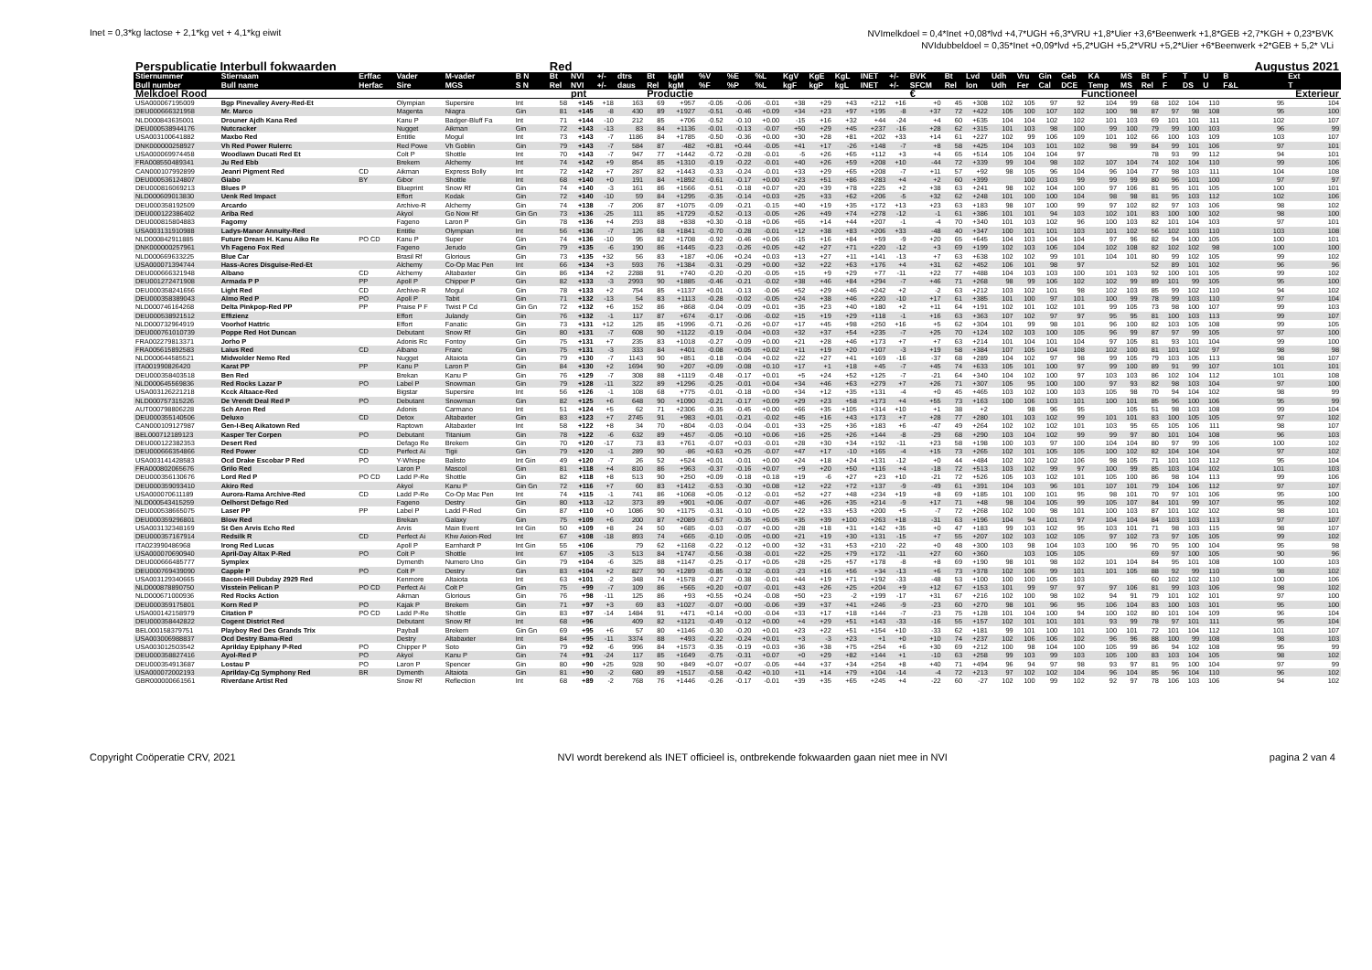Inet = 0,3*kg lactose + 2,1*kg vet + 4,1*kg eiwit
NVImelkdoel = 0,4*Inet +0,08*lvd +4,7*UGH +6,3*VRU +1,8*Uier +3,6*Beenwerk +1,8*GEB +2,7*KGH + 0,23*BVK
NVIdubbeldoel = 0,35*Inet +0,09*lvd +5,2*UGH +5,2*VRU +5,2*Uier +6*Beenwerk +2*GEB + 5,2* VLi
| Perspublicatie Interbull fokwaarden | | | | | | Red | | | | | | | | | | | | | | | | | | | | | | | | | | | Augustus 2021 | |
| --- | --- | --- | --- | --- | --- | --- | --- | --- | --- | --- | --- | --- | --- | --- | --- | --- | --- | --- | --- | --- | --- | --- | --- | --- | --- | --- | --- | --- | --- | --- | --- | --- | --- | --- |
| Stiernummer | Stiernaam | Erffac | Vader | M-vader | B N | Bt | NVI | +/- | dtrs | Bt | kgM | %V | %E | %L | KgV | KgE | KgL | INET | +/- | BVK | Bt | Lvd | Udh | Vru | Gin | Geb | KA | MS | Bt | F | T | U | B | Ext |
| Bull number | Bull name | Herfac | Sire | MGS | S N | Rel | NVI | +/- | daus | Rel | kgM | %F | %P | %L | kgF | kgP | kgL | INET | +/- | SFCM | Rel | lon | Udh | Fer | Cal | DCE | Temp | MS | Rel | F | DS | U | F&L | T |
| Melkdoel Rood | | | | | | | pnt | | | Productie | | | | | | | | | | € | | | | | Functioneel | | | | Exterieur | | | | | |
| USA000067195009 | Bgp Pinevalley Avery-Red-Et | | Olympian | Supersire | Int | 58 | +145 | +18 | 163 | 69 | +957 | -0.05 | -0.06 | -0.01 | +38 | +29 | +43 | +212 | +16 | +0 | 45 | +308 | 102 | 105 | 97 | 92 | 104 | 99 | 68 | 102 | 104 | 110 | 95 | 104 |
| DEU000666321958 | Mr. Marco | | Magenta | Niagra | Gin | 81 | +145 | -8 | 430 | 89 | +1927 | -0.51 | -0.46 | +0.09 | +34 | +23 | +97 | +195 | -8 | +37 | 72 | +422 | 105 | 100 | 107 | 102 | 100 | 98 | 87 | 97 | 98 | 108 | 95 | 100 |
| NLD000843635001 | Drouner Ajdh Kana Red | | Kanu P | Badger-Bluff Fa | Int | 71 | +144 | -10 | 212 | 85 | +706 | -0.52 | -0.10 | +0.00 | -15 | +16 | +32 | +44 | -24 | +4 | 60 | +635 | 104 | 104 | 102 | 102 | 101 | 103 | 69 | 101 | 101 | 111 | 102 | 107 |
| DEU000538944176 | Nutcracker | | Nugget | Aikman | Gin | 72 | +143 | -13 | 83 | 84 | +1136 | -0.01 | -0.13 | -0.07 | +50 | +29 | +45 | +237 | -16 | +28 | 62 | +315 | 101 | 103 | 98 | 100 | 99 | 100 | 79 | 99 | 100 | 103 | 96 | 99 |
| USA003100641882 | Maxbo Red | | Entitle | Mogul | Int | 73 | +143 | -7 | 1186 | 84 | +1785 | -0.50 | -0.36 | +0.00 | +30 | +28 | +81 | +202 | +33 | +14 | 61 | +227 | 102 | 99 | 106 | 109 | 101 | 102 | 66 | 100 | 103 | 109 | 103 | 107 |
| DNK000000258927 | Vh Red Power Rulerrc | | Red Powe | Vh Goblin | Gin | 79 | +143 | -7 | 584 | 87 | -482 | +0.81 | +0.44 | -0.05 | +41 | +17 | -26 | +148 | -7 | +8 | 58 | +425 | 104 | 103 | 101 | 102 | 98 | 99 | 84 | 99 | 101 | 106 | 97 | 101 |
| USA000069974458 | Woodlawn Ducati Red Et | | Colt P | Shottle | Int | 70 | +143 | -7 | 947 | 77 | +1442 | -0.72 | -0.28 | -0.01 | -5 | +26 | +65 | +112 | +3 | +4 | 65 | +514 | 105 | 104 | 104 | 97 | | | 78 | 93 | 99 | 112 | 94 | 101 |
| FRA008550489341 | Ju Red Ebb | | Brekem | Alchemy | Int | 74 | +142 | +9 | 854 | 85 | +1310 | -0.19 | -0.22 | -0.01 | +40 | +26 | +59 | +208 | +10 | -44 | 72 | +339 | 99 | 104 | 98 | 102 | 107 | 104 | 74 | 102 | 104 | 110 | 99 | 106 |
| CAN000107992899 | Jeanri Pigment Red | CD | Aikman | Express Bolly | Int | 72 | +142 | +7 | 287 | 82 | +1443 | -0.33 | -0.24 | -0.01 | +33 | +29 | +65 | +208 | -7 | +11 | 57 | +92 | 98 | 105 | 96 | 104 | 96 | 104 | 77 | 98 | 103 | 111 | 104 | 108 |
| DEU000536124807 | Giabo | BY | Gibor | Shottle | Int | 68 | +140 | +0 | 191 | 84 | +1892 | -0.61 | -0.17 | +0.00 | +23 | +51 | +86 | +283 | +4 | +2 | 60 | +399 | | 100 | 103 | 99 | 99 | 99 | 80 | 96 | 101 | 100 | 97 | 97 |
| DEU000816069213 | Blues P | | Blueprint | Snow Rf | Gin | 74 | +140 | -3 | 161 | 86 | +1566 | -0.51 | -0.18 | +0.07 | +20 | +39 | +78 | +225 | +2 | +38 | 63 | +241 | 98 | 102 | 104 | 100 | 97 | 106 | 81 | 95 | 101 | 105 | 100 | 101 |
| NLD000609013830 | Uenk Red Impact | | Effort | Kodak | Gin | 72 | +140 | -10 | 59 | 84 | +1295 | -0.35 | -0.14 | +0.03 | +25 | +33 | +62 | +206 | -5 | +32 | 62 | +248 | 101 | 100 | 100 | 104 | 98 | 98 | 81 | 95 | 103 | 112 | 102 | 106 |
| DEU000358192509 | Arcardo | | Archive-R | Alchemy | Gin | 74 | +138 | -7 | 206 | 87 | +1075 | -0.09 | -0.21 | -0.15 | +40 | +19 | +35 | +172 | +13 | +23 | 63 | +183 | 98 | 107 | 100 | 99 | 97 | 102 | 82 | 97 | 103 | 106 | 98 | 102 |
| DEU000122386402 | Ariba Red | | Akyol | Go Now Rf | Gin Gn | 73 | +136 | -25 | 111 | 85 | +1729 | -0.52 | -0.13 | -0.05 | +26 | +49 | +74 | +278 | -12 | -1 | 61 | +386 | 101 | 101 | 94 | 103 | 102 | 101 | 83 | 100 | 100 | 102 | 98 | 100 |
| DEU000815804883 | Fagomy | | Fageno | Laron P | Gin | 78 | +136 | +4 | 293 | 88 | +838 | +0.30 | -0.18 | +0.06 | +65 | +14 | +44 | +207 | -1 | -4 | 70 | +340 | 101 | 103 | 102 | 96 | 100 | 103 | 82 | 101 | 104 | 103 | 97 | 101 |
| USA003131910988 | Ladys-Manor Annuity-Red | | Entitle | Olympian | Int | 56 | +136 | -7 | 126 | 68 | +1841 | -0.70 | -0.28 | -0.01 | +12 | +38 | +83 | +206 | +33 | -48 | 40 | +347 | 100 | 101 | 101 | 103 | 101 | 102 | 56 | 102 | 103 | 110 | 103 | 108 |
| NLD000842911885 | Future Dream H. Kanu Aiko Re | PO CD | Kanu P | Super | Gin | 74 | +136 | -10 | 95 | 82 | +1708 | -0.92 | -0.46 | +0.06 | -15 | +16 | +84 | +59 | -9 | +20 | 65 | +645 | 104 | 103 | 104 | 104 | 97 | 96 | 82 | 94 | 100 | 105 | 100 | 101 |
| DNK000000257961 | Vh Fageno Fox Red | | Fageno | Jerudo | Gin | 79 | +135 | -6 | 190 | 86 | +1445 | -0.23 | -0.26 | +0.05 | +42 | +27 | +71 | +220 | -12 | +3 | 69 | +199 | 102 | 103 | 106 | 104 | 102 | 108 | 82 | 102 | 102 | 98 | 100 | 100 |
| NLD000669633225 | Blue Car | | Brasil Rf | Glorious | Gin | 73 | +135 | +32 | 56 | 83 | +187 | +0.06 | +0.24 | +0.03 | +13 | +27 | +11 | +141 | -13 | +7 | 63 | +638 | 102 | 102 | 99 | 101 | 104 | 101 | 80 | 99 | 102 | 105 | 99 | 102 |
| USA000071394744 | Hass-Acres Disguise-Red-Et | | Alchemy | Co-Op Mac Pen | Int | 66 | +134 | +3 | 593 | 76 | +1384 | -0.31 | -0.29 | +0.00 | +32 | +22 | +63 | +176 | +4 | +31 | 62 | +452 | 106 | 101 | 98 | 97 | | | 52 | 89 | 101 | 102 | 96 | 96 |
| DEU000666321948 | Albano | CD | Alchemy | Altabaxter | Gin | 86 | +134 | +2 | 2288 | 91 | +740 | -0.20 | -0.20 | -0.05 | +15 | +9 | +29 | +77 | -11 | +22 | 77 | +488 | 104 | 103 | 103 | 100 | 101 | 103 | 92 | 100 | 101 | 105 | 99 | 102 |
| DEU001272471908 | Armada P P | PP | Apoll P | Chipper P | Gin | 82 | +133 | -3 | 2993 | 90 | +1885 | -0.46 | -0.21 | -0.02 | +38 | +46 | +84 | +294 | -7 | +46 | 71 | +268 | 98 | 99 | 106 | 102 | 102 | 99 | 89 | 101 | 99 | 105 | 95 | 100 |
| DEU000358241656 | Light Red | CD | Archive-R | Mogul | Gin | 78 | +133 | +2 | 754 | 85 | +1137 | +0.01 | -0.13 | -0.06 | +52 | +29 | +46 | +242 | +2 | -2 | 63 | +212 | 103 | 102 | 101 | 98 | 102 | 103 | 85 | 99 | 102 | 110 | 94 | 102 |
| DEU000358389043 | Almo Red P | PO | Apoll P | Tabit | Gin | 71 | +132 | -13 | 54 | 83 | +1113 | -0.28 | -0.02 | -0.05 | +24 | +38 | +46 | +220 | -10 | +17 | 61 | +385 | 101 | 100 | 97 | 101 | 100 | 99 | 78 | 99 | 103 | 110 | 97 | 104 |
| NLD000746164268 | Delta Pinkpop-Red PP | PP | Praise P F | Twist P Cd | Gin Gn | 72 | +132 | +6 | 152 | 86 | +868 | -0.04 | -0.09 | +0.01 | +35 | +23 | +40 | +180 | +2 | +11 | 64 | +191 | 102 | 101 | 102 | 101 | 99 | 105 | 73 | 98 | 100 | 107 | 99 | 103 |
| DEU000538921512 | Effizienz | | Effort | Julandy | Gin | 76 | +132 | -1 | 117 | 87 | +674 | -0.17 | -0.06 | -0.02 | +15 | +19 | +29 | +118 | -1 | +16 | 63 | +363 | 107 | 102 | 97 | 97 | 95 | 95 | 81 | 100 | 103 | 113 | 99 | 107 |
| NLD000732964919 | Voorhof Hattric | | Effort | Fanatic | Gin | 73 | +131 | +12 | 125 | 85 | +1996 | -0.71 | -0.26 | +0.07 | +17 | +45 | +98 | +250 | +16 | +5 | 62 | +304 | 101 | 99 | 98 | 101 | 96 | 100 | 82 | 103 | 105 | 108 | 99 | 105 |
| DEU000761010739 | Poppe Red Hot Duncan | | Debutant | Snow Rf | Gin | 80 | +131 | -7 | 608 | 90 | +1122 | -0.19 | -0.04 | +0.03 | +32 | +37 | +54 | +235 | -7 | +25 | 70 | +124 | 102 | 103 | 100 | 105 | 96 | 99 | 87 | 97 | 99 | 105 | 97 | 100 |
| FRA002279813371 | Jorho P | | Adonis Rc | Fontoy | Gin | 75 | +131 | +7 | 235 | 83 | +1018 | -0.27 | -0.09 | +0.00 | +21 | +28 | +46 | +173 | +7 | +7 | 63 | +214 | 101 | 104 | 101 | 104 | 97 | 105 | 81 | 93 | 101 | 104 | 99 | 100 |
| FRA005615892583 | Laius Red | CD | Albano | Franc | Gin | 75 | +131 | -3 | 333 | 84 | +401 | -0.08 | +0.05 | +0.02 | +11 | +19 | +20 | +107 | -3 | +19 | 58 | +384 | 107 | 105 | 104 | 108 | 102 | 100 | 81 | 101 | 102 | 97 | 98 | 98 |
| NLD000644585521 | Midwolder Nemo Red | | Nugget | Altaiota | Gin | 79 | +130 | -7 | 1143 | 90 | +851 | -0.18 | -0.04 | +0.02 | +22 | +27 | +41 | +169 | -16 | -37 | 68 | +289 | 104 | 102 | 97 | 98 | 99 | 105 | 79 | 103 | 105 | 113 | 98 | 107 |
| ITA001990826420 | Karat PP | PP | Kanu P | Laron P | Gin | 84 | +130 | +2 | 1694 | 90 | +207 | +0.09 | -0.08 | +0.10 | +17 | +1 | +18 | +45 | -7 | +45 | 74 | +633 | 105 | 101 | 100 | 97 | 99 | 100 | 89 | 91 | 99 | 107 | 101 | 101 |
| DEU000358403518 | Ben Red | | Brekan | Kanu P | Gin | 76 | +129 | -7 | 308 | 88 | +1119 | -0.48 | -0.17 | +0.01 | +5 | +24 | +52 | +125 | -7 | -21 | 64 | +340 | 104 | 102 | 100 | 97 | 103 | 103 | 86 | 102 | 104 | 112 | 101 | 108 |
| NLD000645569836 | Red Rocks Lazar P | PO | Label P | Snowman | Gin | 79 | +128 | -11 | 322 | 89 | +1296 | -0.25 | -0.01 | +0.04 | +34 | +46 | +63 | +279 | +7 | +26 | 71 | +307 | 105 | 95 | 100 | 100 | 97 | 93 | 82 | 98 | 103 | 104 | 97 | 100 |
| USA003126221218 | Kcck Altaace-Red | | Bigstar | Supersire | Int | 56 | +126 | -1 | 108 | 68 | +775 | -0.01 | -0.18 | +0.00 | +34 | +12 | +35 | +131 | -4 | +0 | 45 | +465 | 103 | 102 | 100 | 103 | 105 | 98 | 70 | 94 | 104 | 102 | 98 | 99 |
| NLD000757315226 | De Vrendt Deal Red P | PO | Debutant | Snowman | Gin | 82 | +125 | +6 | 648 | 90 | +1090 | -0.21 | -0.17 | +0.09 | +29 | +23 | +58 | +173 | +4 | +55 | 73 | +163 | 100 | 106 | 103 | 101 | 100 | 101 | 85 | 96 | 100 | 106 | 95 | 99 |
| AUT000798806228 | Sch Aron Red | | Adonis | Carmano | Int | 51 | +124 | +5 | 62 | 71 | +2306 | -0.35 | -0.45 | +0.00 | +66 | +35 | +105 | +314 | +10 | +1 | 38 | +2 | | 98 | 96 | 95 | | 105 | 51 | 98 | 103 | 108 | 99 | 104 |
| DEU000355140506 | Deluxo | CD | Detox | Altabaxter | Gin | 83 | +123 | +7 | 2745 | 91 | +983 | +0.01 | -0.21 | -0.02 | +45 | +16 | +43 | +173 | +7 | +28 | 77 | +280 | 101 | 103 | 102 | 99 | 101 | 101 | 83 | 100 | 105 | 105 | 97 | 102 |
| CAN000109127987 | Gen-I-Beq Aikatown Red | | Raptown | Altabaxter | Int | 58 | +122 | +8 | 34 | 70 | +804 | -0.03 | -0.04 | -0.01 | +33 | +25 | +36 | +183 | +6 | -47 | 49 | +264 | 102 | 102 | 102 | 101 | 103 | 95 | 65 | 105 | 106 | 111 | 98 | 107 |
| BEL000712189123 | Kasper Ter Corpen | PO | Debutant | Titanium | Gin | 78 | +122 | -6 | 632 | 89 | +457 | -0.05 | +0.10 | +0.06 | +16 | +25 | +26 | +144 | -8 | -29 | 68 | +290 | 103 | 104 | 102 | 99 | 99 | 97 | 80 | 101 | 104 | 108 | 96 | 103 |
| DEU000122382353 | Desert Red | | Defago Re | Brekem | Gin | 70 | +120 | -17 | 73 | 83 | +761 | -0.07 | +0.03 | -0.01 | +28 | +30 | +34 | +192 | -11 | +23 | 58 | +198 | 100 | 103 | 97 | 100 | 104 | 104 | 80 | 97 | 99 | 106 | 100 | 102 |
| DEU000666354866 | Red Power | CD | Perfect Ai | Tigii | Gin | 79 | +120 | -1 | 289 | 90 | -86 | +0.63 | +0.25 | -0.07 | +47 | +17 | -10 | +165 | -4 | +15 | 73 | +265 | 102 | 101 | 105 | 105 | 100 | 102 | 82 | 104 | 104 | 104 | 97 | 102 |
| USA003141428583 | Ocd Drake Escobar P Red | PO | Y-Whispe | Balisto | Int Gin | 49 | +120 | -7 | 26 | 52 | +524 | +0.01 | -0.01 | +0.00 | +24 | +18 | +24 | +131 | -12 | +0 | 44 | +484 | 102 | 102 | 102 | 106 | 98 | 105 | 71 | 101 | 103 | 112 | 95 | 104 |
| FRA000802065676 | Grilo Red | | Laron P | Mascol | Gin | 81 | +118 | +4 | 810 | 86 | +963 | -0.37 | -0.16 | +0.07 | +9 | +20 | +50 | +116 | +4 | -18 | 72 | +513 | 103 | 102 | 99 | 97 | 100 | 99 | 85 | 103 | 104 | 102 | 101 | 103 |
| DEU000356130676 | Lord Red P | PO CD | Ladd P-Re | Shottle | Gin | 82 | +118 | +8 | 513 | 90 | +250 | +0.09 | -0.18 | +0.18 | +19 | -6 | +27 | +23 | +10 | -21 | 72 | +526 | 105 | 103 | 102 | 101 | 105 | 100 | 86 | 98 | 104 | 113 | 99 | 106 |
| DEU000359093410 | Akiro Red | | Akyol | Kanu P | Gin Gn | 72 | +116 | +7 | 60 | 83 | +1412 | -0.53 | -0.30 | +0.08 | +12 | +22 | +72 | +137 | -9 | -49 | 61 | +391 | 104 | 103 | 96 | 101 | 107 | 101 | 79 | 104 | 106 | 112 | 97 | 107 |
| USA000070611189 | Aurora-Rama Archive-Red | CD | Ladd P-Re | Co-Op Mac Pen | Int | 74 | +115 | -1 | 741 | 86 | +1068 | +0.05 | -0.12 | -0.01 | +52 | +27 | +48 | +234 | +19 | +8 | 69 | +185 | 101 | 100 | 101 | 95 | 98 | 101 | 70 | 97 | 101 | 106 | 95 | 100 |
| NLD000543415259 | Oelhorst Defago Red | | Fageno | Destry | Gin | 80 | +113 | -12 | 373 | 89 | +901 | +0.06 | -0.07 | -0.07 | +46 | +26 | +35 | +214 | -9 | +17 | 71 | +48 | 98 | 104 | 105 | 99 | 105 | 107 | 84 | 101 | 99 | 107 | 95 | 102 |
| DEU000538665075 | Laser PP | PP | Label P | Ladd P-Red | Gin | 87 | +110 | +0 | 1086 | 90 | +1175 | -0.31 | -0.10 | +0.05 | +22 | +33 | +53 | +200 | +5 | -7 | 72 | +268 | 102 | 100 | 98 | 101 | 100 | 103 | 87 | 101 | 102 | 102 | 98 | 101 |
| DEU000359296801 | Blow Red | | Brekan | Galaxy | Gin | 75 | +109 | +6 | 200 | 87 | +2089 | -0.57 | -0.35 | +0.05 | +35 | +39 | +100 | +263 | +18 | -31 | 63 | +196 | 104 | 94 | 101 | 97 | 104 | 104 | 84 | 103 | 103 | 113 | 97 | 107 |
| USA003132348169 | St Gen Arvis Echo Red | | Arvis | Main Event | Int Gin | 50 | +109 | +8 | 24 | 50 | +685 | -0.03 | -0.07 | +0.00 | +28 | +18 | +31 | +142 | +35 | +0 | 47 | +183 | 99 | 103 | 102 | 95 | 103 | 101 | 71 | 98 | 103 | 115 | 98 | 107 |
| DEU000357167914 | Redsilk R | CD | Perfect Ai | Khw Axion-Red | Int | 67 | +108 | -18 | 893 | 74 | +665 | -0.10 | -0.05 | +0.00 | +21 | +19 | +30 | +131 | -15 | +7 | 55 | +207 | 102 | 103 | 102 | 105 | 97 | 102 | 73 | 97 | 105 | 105 | 99 | 102 |
| ITA023990486968 | Irong Red Lucas | | Apoll P | Earnhardt P | Int Gin | 55 | +106 | | 79 | 62 | +1168 | -0.22 | -0.12 | +0.00 | +32 | +31 | +53 | +210 | -22 | +0 | 48 | +300 | 103 | 98 | 104 | 103 | 100 | 96 | 70 | 95 | 100 | 104 | 95 | 98 |
| USA000070690940 | April-Day Altax P-Red | PO | Colt P | Shottle | Int | 67 | +105 | -3 | 513 | 84 | +1747 | -0.56 | -0.38 | -0.01 | +22 | +25 | +79 | +172 | -11 | +27 | 60 | +360 | | 103 | 105 | 105 | | | 69 | 97 | 100 | 105 | 90 | 96 |
| DEU000666485777 | Symplex | | Dymenth | Numero Uno | Gin | 79 | +104 | -6 | 325 | 88 | +1147 | -0.25 | -0.17 | +0.05 | +28 | +25 | +57 | +178 | -8 | +8 | 69 | +190 | 98 | 101 | 98 | 102 | 101 | 104 | 84 | 95 | 101 | 108 | 100 | 103 |
| DEU000769439090 | Capple P | PO | Colt P | Destry | Gin | 83 | +104 | +2 | 827 | 90 | +1289 | -0.85 | -0.32 | -0.03 | -23 | +16 | +56 | +34 | -13 | +6 | 73 | +378 | 102 | 106 | 99 | 101 | 101 | 105 | 88 | 92 | 99 | 110 | 98 | 102 |
| USA003129340665 | Bacon-Hill Dubday 2929 Red | | Kenmore | Altaiota | Int | 63 | +101 | -2 | 348 | 74 | +1578 | -0.27 | -0.38 | -0.01 | +44 | +19 | +71 | +192 | -33 | -48 | 53 | +100 | 100 | 100 | 105 | 103 | | | 60 | 102 | 102 | 110 | 100 | 106 |
| NLD000878890750 | Visstein Pelican P | PO CD | Perfect Ai | Colt P | Gin | 75 | +99 | -7 | 109 | 86 | +565 | +0.20 | +0.07 | -0.01 | +43 | +26 | +25 | +204 | +9 | +12 | 67 | +153 | 101 | 99 | 97 | 97 | 97 | 106 | 81 | 99 | 103 | 106 | 98 | 102 |
| NLD000671000936 | Red Rocks Action | | Aikman | Glorious | Gin | 76 | +98 | -11 | 125 | 86 | +93 | +0.55 | +0.24 | -0.08 | +50 | +23 | -2 | +199 | -17 | +31 | 67 | +216 | 102 | 100 | 98 | 102 | 94 | 91 | 79 | 101 | 102 | 101 | 97 | 100 |
| DEU000359175801 | Korn Red P | PO | Kajak P | Brekem | Gin | 71 | +97 | +3 | 69 | 83 | +1027 | -0.07 | +0.00 | -0.06 | +39 | +37 | +41 | +246 | -9 | -23 | 60 | +270 | 98 | 101 | 96 | 95 | 106 | 104 | 83 | 100 | 103 | 101 | 95 | 100 |
| USA000142158979 | Citation P | PO CD | Ladd P-Re | Shottle | Gin | 83 | +97 | -14 | 1484 | 91 | +471 | +0.14 | +0.00 | -0.04 | +33 | +17 | +18 | +144 | -7 | -23 | 75 | +128 | 101 | 104 | 100 | 94 | 100 | 102 | 80 | 101 | 104 | 109 | 96 | 104 |
| DEU000358442822 | Cogent District Red | | Debutant | Snow Rf | Int | 68 | +96 | | 409 | 82 | +1121 | -0.49 | -0.12 | +0.00 | +4 | +29 | +51 | +143 | -33 | -16 | 55 | +157 | 102 | 101 | 101 | 101 | 93 | 99 | 78 | 97 | 101 | 111 | 95 | 104 |
| BEL000158379751 | Playboy Red Des Grands Trix | | Payball | Brekem | Gin Gn | 69 | +95 | +6 | 57 | 80 | +1146 | -0.30 | -0.20 | +0.01 | +23 | +22 | +51 | +154 | +10 | -33 | 62 | +181 | 99 | 101 | 100 | 101 | 100 | 101 | 72 | 101 | 104 | 112 | 101 | 107 |
| USA003006988837 | Ocd Destry Bama-Red | | Destry | Altabaxter | Int | 84 | +95 | -11 | 3374 | 88 | +493 | -0.22 | -0.24 | +0.01 | +3 | -3 | +23 | +1 | +0 | +10 | 74 | +237 | 102 | 106 | 106 | 102 | 96 | 96 | 88 | 100 | 99 | 108 | 98 | 103 |
| USA003012503542 | Aprilday Epiphany P-Red | PO | Chipper P | Soto | Gin | 79 | +92 | -6 | 996 | 84 | +1573 | -0.35 | -0.19 | +0.03 | +36 | +38 | +75 | +254 | +6 | +30 | 69 | +212 | 100 | 98 | 104 | 100 | 105 | 99 | 86 | 94 | 102 | 108 | 95 | 99 |
| DEU000358827416 | Ayol-Red P | PO | Akyol | Kanu P | Gin | 74 | +91 | -24 | 117 | 85 | +1649 | -0.75 | -0.31 | +0.07 | +0 | +29 | +82 | +144 | +1 | -10 | 63 | +258 | 99 | 103 | 99 | 103 | 105 | 100 | 83 | 103 | 104 | 105 | 98 | 102 |
| DEU000354913687 | Lostau P | PO | Laron P | Spencer | Gin | 80 | +90 | +25 | 928 | 90 | +849 | +0.07 | +0.07 | -0.05 | +44 | +37 | +34 | +254 | +8 | +40 | 71 | +494 | 96 | 94 | 97 | 98 | 93 | 97 | 81 | 95 | 100 | 104 | 97 | 99 |
| USA000072002193 | Aprilday-Cg Symphony Red | BR | Dymenth | Altaiota | Gin | 81 | +90 | -2 | 680 | 89 | +1517 | -0.58 | -0.42 | +0.10 | +11 | +14 | +79 | +104 | -14 | -4 | 72 | +213 | 97 | 102 | 102 | 104 | 96 | 104 | 85 | 96 | 104 | 110 | 96 | 102 |
| GBR000000661561 | Riverdane Artist Red | | Snow Rf | Reflection | Int | 68 | +89 | -2 | 768 | 76 | +1446 | -0.26 | -0.17 | -0.01 | +39 | +35 | +65 | +245 | +4 | -22 | 60 | -27 | 102 | 100 | 99 | 102 | 92 | 97 | 78 | 106 | 103 | 106 | 94 | 102 |
Copyright Coöperatie CRV, 2021 NVI wordt berekend als INET officieel is, ontbrekende fokwaarden gaan niet mee in NVI
pagina 2 van 4